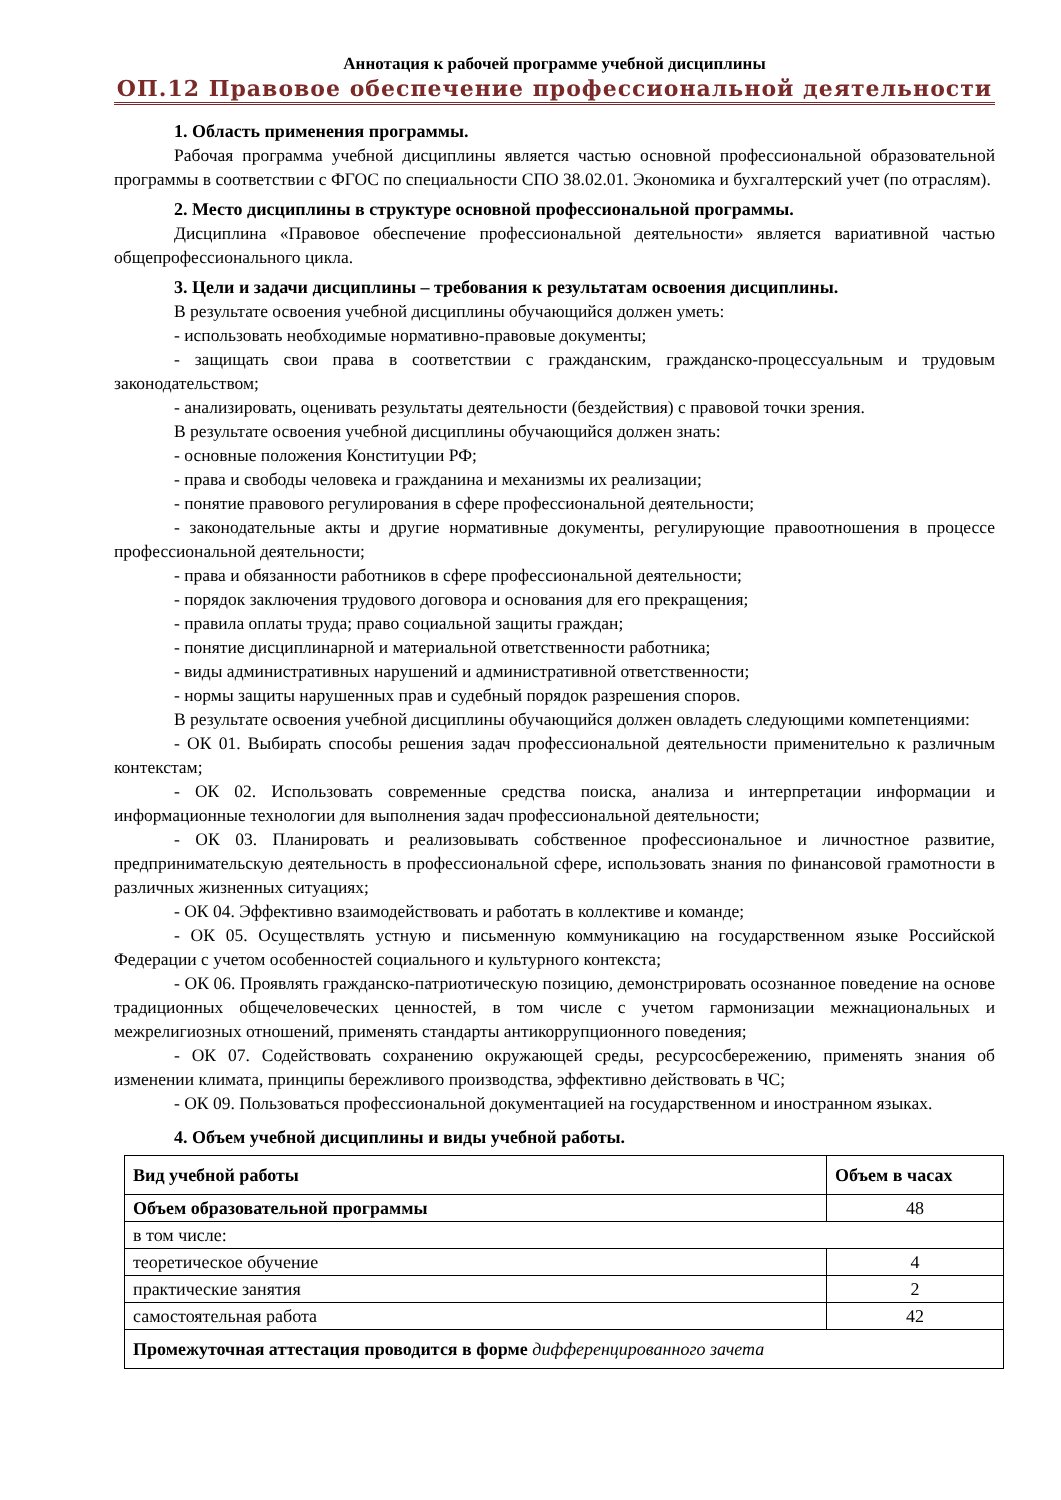Аннотация к рабочей программе учебной дисциплины
ОП.12 Правовое обеспечение профессиональной деятельности
1. Область применения программы.
Рабочая программа учебной дисциплины является частью основной профессиональной образовательной программы в соответствии с ФГОС по специальности СПО 38.02.01. Экономика и бухгалтерский учет (по отраслям).
2. Место дисциплины в структуре основной профессиональной программы.
Дисциплина «Правовое обеспечение профессиональной деятельности» является вариативной частью общепрофессионального цикла.
3. Цели и задачи дисциплины – требования к результатам освоения дисциплины.
В результате освоения учебной дисциплины обучающийся должен уметь:
- использовать необходимые нормативно-правовые документы;
- защищать свои права в соответствии с гражданским, гражданско-процессуальным и трудовым законодательством;
- анализировать, оценивать результаты деятельности (бездействия) с правовой точки зрения.
В результате освоения учебной дисциплины обучающийся должен знать:
- основные положения Конституции РФ;
- права и свободы человека и гражданина и механизмы их реализации;
- понятие правового регулирования в сфере профессиональной деятельности;
- законодательные акты и другие нормативные документы, регулирующие правоотношения в процессе профессиональной деятельности;
- права и обязанности работников в сфере профессиональной деятельности;
- порядок заключения трудового договора и основания для его прекращения;
- правила оплаты труда; право социальной защиты граждан;
- понятие дисциплинарной и материальной ответственности работника;
- виды административных нарушений и административной ответственности;
- нормы защиты нарушенных прав и судебный порядок разрешения споров.
В результате освоения учебной дисциплины обучающийся должен овладеть следующими компетенциями:
- ОК 01. Выбирать способы решения задач профессиональной деятельности применительно к различным контекстам;
- ОК 02. Использовать современные средства поиска, анализа и интерпретации информации и информационные технологии для выполнения задач профессиональной деятельности;
- ОК 03. Планировать и реализовывать собственное профессиональное и личностное развитие, предпринимательскую деятельность в профессиональной сфере, использовать знания по финансовой грамотности в различных жизненных ситуациях;
- ОК 04. Эффективно взаимодействовать и работать в коллективе и команде;
- ОК 05. Осуществлять устную и письменную коммуникацию на государственном языке Российской Федерации с учетом особенностей социального и культурного контекста;
- ОК 06. Проявлять гражданско-патриотическую позицию, демонстрировать осознанное поведение на основе традиционных общечеловеческих ценностей, в том числе с учетом гармонизации межнациональных и межрелигиозных отношений, применять стандарты антикоррупционного поведения;
- ОК 07. Содействовать сохранению окружающей среды, ресурсосбережению, применять знания об изменении климата, принципы бережливого производства, эффективно действовать в ЧС;
- ОК 09. Пользоваться профессиональной документацией на государственном и иностранном языках.
4. Объем учебной дисциплины и виды учебной работы.
| Вид учебной работы | Объем в часах |
| --- | --- |
| Объем образовательной программы | 48 |
| в том числе: | |
| теоретическое обучение | 4 |
| практические занятия | 2 |
| самостоятельная работа | 42 |
| Промежуточная аттестация проводится в форме дифференцированного зачета | |